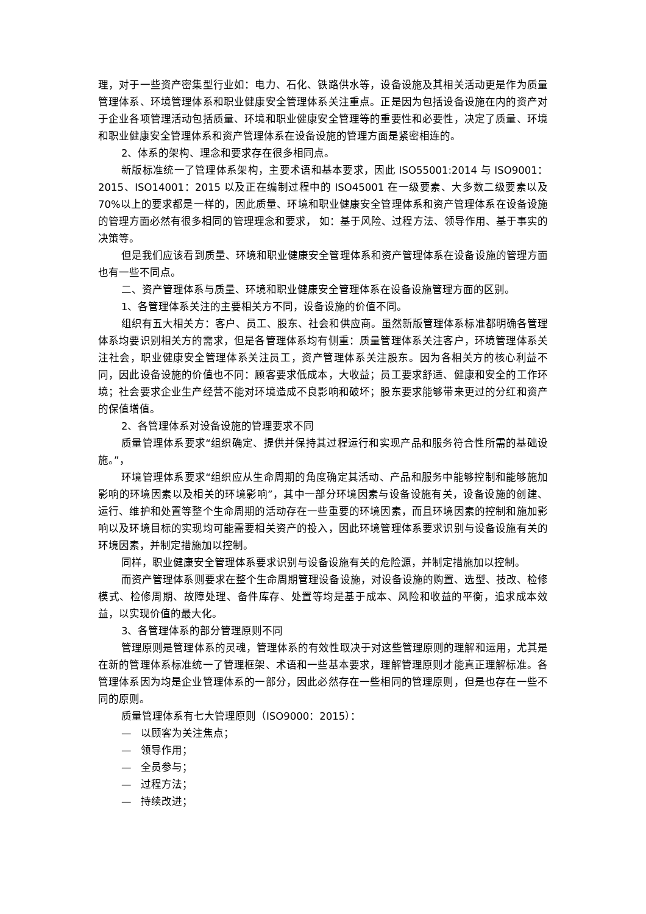理，对于一些资产密集型行业如：电力、石化、铁路供水等，设备设施及其相关活动更是作为质量管理体系、环境管理体系和职业健康安全管理体系关注重点。正是因为包括设备设施在内的资产对于企业各项管理活动包括质量、环境和职业健康安全管理等的重要性和必要性，决定了质量、环境和职业健康安全管理体系和资产管理体系在设备设施的管理方面是紧密相连的。
2、体系的架构、理念和要求存在很多相同点。
新版标准统一了管理体系架构，主要术语和基本要求，因此 ISO55001:2014 与 ISO9001：2015、ISO14001：2015 以及正在编制过程中的 ISO45001 在一级要素、大多数二级要素以及 70%以上的要求都是一样的，因此质量、环境和职业健康安全管理体系和资产管理体系在设备设施的管理方面必然有很多相同的管理理念和要求， 如：基于风险、过程方法、领导作用、基于事实的决策等。
但是我们应该看到质量、环境和职业健康安全管理体系和资产管理体系在设备设施的管理方面也有一些不同点。
二、资产管理体系与质量、环境和职业健康安全管理体系在设备设施管理方面的区别。
1、各管理体系关注的主要相关方不同，设备设施的价值不同。
组织有五大相关方：客户、员工、股东、社会和供应商。虽然新版管理体系标准都明确各管理体系均要识别相关方的需求，但是各管理体系均有侧重：质量管理体系关注客户，环境管理体系关注社会，职业健康安全管理体系关注员工，资产管理体系关注股东。因为各相关方的核心利益不同，因此设备设施的价值也不同：顾客要求低成本，大收益；员工要求舒适、健康和安全的工作环境；社会要求企业生产经营不能对环境造成不良影响和破坏；股东要求能够带来更过的分红和资产的保值增值。
2、各管理体系对设备设施的管理要求不同
质量管理体系要求“组织确定、提供并保持其过程运行和实现产品和服务符合性所需的基础设施。”，
环境管理体系要求“组织应从生命周期的角度确定其活动、产品和服务中能够控制和能够施加影响的环境因素以及相关的环境影响”，其中一部分环境因素与设备设施有关，设备设施的创建、运行、维护和处置等整个生命周期的活动存在一些重要的环境因素，而且环境因素的控制和施加影响以及环境目标的实现均可能需要相关资产的投入，因此环境管理体系要求识别与设备设施有关的环境因素，并制定措施加以控制。
同样，职业健康安全管理体系要求识别与设备设施有关的危险源，并制定措施加以控制。
而资产管理体系则要求在整个生命周期管理设备设施，对设备设施的购置、选型、技改、检修模式、检修周期、故障处理、备件库存、处置等均是基于成本、风险和收益的平衡，追求成本效益，以实现价值的最大化。
3、各管理体系的部分管理原则不同
管理原则是管理体系的灵魂，管理体系的有效性取决于对这些管理原则的理解和运用，尤其是在新的管理体系标准统一了管理框架、术语和一些基本要求，理解管理原则才能真正理解标准。各管理体系因为均是企业管理体系的一部分，因此必然存在一些相同的管理原则，但是也存在一些不同的原则。
质量管理体系有七大管理原则（ISO9000：2015）：
— 以顾客为关注焦点；
— 领导作用；
— 全员参与；
— 过程方法；
— 持续改进；